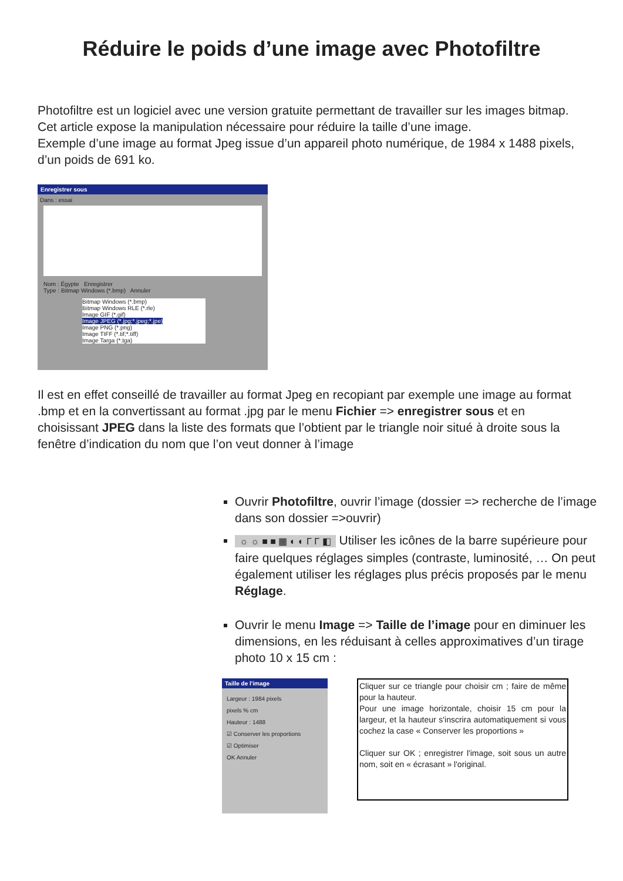Réduire le poids d’une image avec Photofiltre
Photofiltre est un logiciel avec une version gratuite permettant de travailler sur les images bitmap. Cet article expose la manipulation nécessaire pour réduire la taille d’une image.
Exemple d’une image au format Jpeg issue d’un appareil photo numérique, de 1984 x 1488 pixels, d’un poids de 691 ko.
Enregistrer sous
Dans : essai
Nom : Égypte Enregistrer
Type : Bitmap Windows (*.bmp) Annuler
Bitmap Windows (*.bmp)
Bitmap Windows RLE (*.rle)
Image GIF (*.gif)
Image JPEG (*.jpg;*.jpeg;*.jpe)
Image PNG (*.png)
Image TIFF (*.tif;*.tiff)
Image Targa (*.tga)
Il est en effet conseillé de travailler au format Jpeg en recopiant par exemple une image au format .bmp et en la convertissant au format .jpg par le menu Fichier => enregistrer sous et en choisissant JPEG dans la liste des formats que l’obtient par le triangle noir situé à droite sous la fenêtre d’indication du nom que l’on veut donner à l’image
Ouvrir Photofiltre, ouvrir l’image (dossier => recherche de l’image dans son dossier =>ouvrir)
☼ ☼ ■ ■ ▦ ◐ ◐ Γ Γ ◧ Utiliser les icônes de la barre supérieure pour faire quelques réglages simples (contraste, luminosité, … On peut également utiliser les réglages plus précis proposés par le menu Réglage.
Ouvrir le menu Image => Taille de l’image pour en diminuer les dimensions, en les réduisant à celles approximatives d’un tirage photo 10 x 15 cm :
Taille de l'image
Largeur : 1984 pixels
pixels % cm
Hauteur : 1488
☑ Conserver les proportions
☑ Optimiser
OK Annuler
Cliquer sur ce triangle pour choisir cm ; faire de même pour la hauteur.
Pour une image horizontale, choisir 15 cm pour la largeur, et la hauteur s'inscrira automatiquement si vous cochez la case « Conserver les proportions »
Cliquer sur OK ; enregistrer l'image, soit sous un autre nom, soit en « écrasant » l'original.